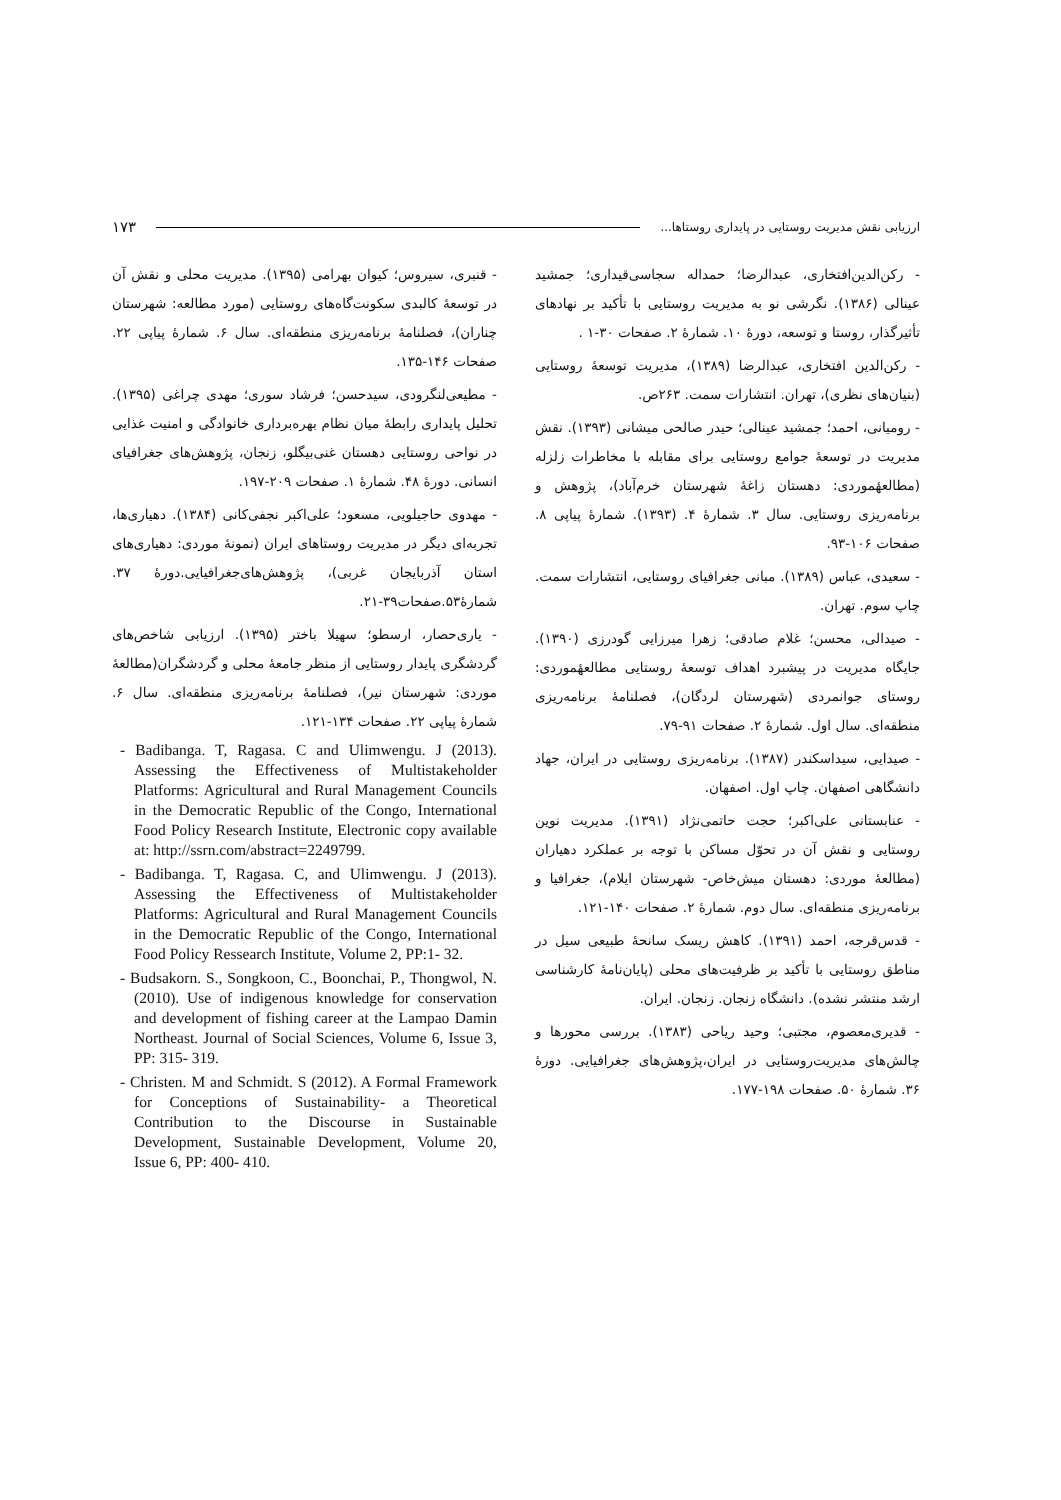ارزیابی نقش مدیریت روستایی در پایداری روستاها... ۱۷۳
- رکن‌الدین‌افتخاری، عبدالرضا؛ حمداله سجاسی‌قیداری؛ جمشید عینالی (۱۳۸۶). نگرشی نو به مدیریت روستایی با تأکید بر نهادهای تأثیرگذار، روستا و توسعه، دورهٔ ۱۰. شمارهٔ ۲. صفحات ۳۰-۱ .
- رکن‌الدین افتخاری، عبدالرضا (۱۳۸۹)، مدیریت توسعهٔ روستایی (بنیان‌های نظری)، تهران. انتشارات سمت. ۲۶۳ص.
- رومیانی، احمد؛ جمشید عینالی؛ حیدر صالحی میشانی (۱۳۹۳). نقش مدیریت در توسعهٔ جوامع روستایی برای مقابله با مخاطرات زلزله (مطالعهٔموردی: دهستان زاغهٔ شهرستان خرم‌آباد)، پژوهش و برنامه‌ریزی روستایی. سال ۳. شمارهٔ ۴. (۱۳۹۳). شمارهٔ پیاپی ۸. صفحات ۱۰۶-۹۳.
- سعیدی، عباس (۱۳۸۹). مبانی جغرافیای روستایی، انتشارات سمت. چاپ سوم. تهران.
- صیدالی، محسن؛ غلام صادقی؛ زهرا میرزایی گودرزی (۱۳۹۰). جایگاه مدیریت در پیشبرد اهداف توسعهٔ روستایی مطالعهٔموردی: روستای جوانمردی (شهرستان لردگان)، فصلنامهٔ برنامه‌ریزی منطقه‌ای. سال اول. شمارهٔ ۲. صفحات ۹۱-۷۹.
- صیدایی، سیداسکندر (۱۳۸۷). برنامه‌ریزی روستایی در ایران، جهاد دانشگاهی اصفهان. چاپ اول. اصفهان.
- عنابستانی علی‌اکبر؛ حجت حاتمی‌نژاد (۱۳۹۱). مدیریت نوین روستایی و نقش آن در تحوّل مساکن با توجه بر عملکرد دهیاران (مطالعهٔ موردی: دهستان میش‌خاص- شهرستان ایلام)، جغرافیا و برنامه‌ریزی منطقه‌ای. سال دوم. شمارهٔ ۲. صفحات ۱۴۰-۱۲۱.
- قدس‌قرجه، احمد (۱۳۹۱). کاهش ریسک سانحهٔ طبیعی سیل در مناطق روستایی با تأکید بر ظرفیت‌های محلی (پایان‌نامهٔ کارشناسی ارشد منتشر نشده). دانشگاه زنجان. زنجان. ایران.
- قدیری‌معصوم، مجتبی؛ وحید ریاحی (۱۳۸۳). بررسی محورها و چالش‌های مدیریت‌روستایی در ایران،پژوهش‌های جغرافیایی. دورهٔ ۳۶. شمارهٔ ۵۰. صفحات ۱۹۸-۱۷۷.
- قنبری، سیروس؛ کیوان بهرامی (۱۳۹۵). مدیریت محلی و نقش آن در توسعهٔ کالبدی سکونت‌گاه‌های روستایی (مورد مطالعه: شهرستان چناران)، فصلنامهٔ برنامه‌ریزی منطقه‌ای. سال ۶. شمارهٔ پیاپی ۲۲. صفحات ۱۴۶-۱۳۵.
- مطیعی‌لنگرودی، سیدحسن؛ فرشاد سوری؛ مهدی چراغی (۱۳۹۵). تحلیل پایداری رابطهٔ میان نظام بهره‌برداری خانوادگی و امنیت غذایی در نواحی روستایی دهستان غنی‌بیگلو، زنجان، پژوهش‌های جغرافیای انسانی. دورهٔ ۴۸. شمارهٔ ۱. صفحات ۲۰۹-۱۹۷.
- مهدوی حاجیلویی، مسعود؛ علی‌اکبر نجفی‌کانی (۱۳۸۴). دهیاری‌ها، تجربه‌ای دیگر در مدیریت روستاهای ایران (نمونهٔ موردی: دهیاری‌های استان آذربایجان غربی)، پژوهش‌های‌جغرافیایی.دورهٔ ۳۷. شمارهٔ۵۳.صفحات۳۹-۲۱.
- یاری‌حصار، ارسطو؛ سهیلا باختر (۱۳۹۵). ارزیابی شاخص‌های گردشگری پایدار روستایی از منظر جامعهٔ محلی و گردشگران(مطالعهٔ موردی: شهرستان نیر)، فصلنامهٔ برنامه‌ریزی منطقه‌ای. سال ۶. شمارهٔ پیاپی ۲۲. صفحات ۱۳۴-۱۲۱.
- Badibanga. T, Ragasa. C and Ulimwengu. J (2013). Assessing the Effectiveness of Multistakeholder Platforms: Agricultural and Rural Management Councils in the Democratic Republic of the Congo, International Food Policy Research Institute, Electronic copy available at: http://ssrn.com/abstract=2249799.
- Badibanga. T, Ragasa. C, and Ulimwengu. J (2013). Assessing the Effectiveness of Multistakeholder Platforms: Agricultural and Rural Management Councils in the Democratic Republic of the Congo, International Food Policy Ressearch Institute, Volume 2, PP:1- 32.
- Budsakorn. S., Songkoon, C., Boonchai, P., Thongwol, N. (2010). Use of indigenous knowledge for conservation and development of fishing career at the Lampao Damin Northeast. Journal of Social Sciences, Volume 6, Issue 3, PP: 315- 319.
- Christen. M and Schmidt. S (2012). A Formal Framework for Conceptions of Sustainability- a Theoretical Contribution to the Discourse in Sustainable Development, Sustainable Development, Volume 20, Issue 6, PP: 400- 410.